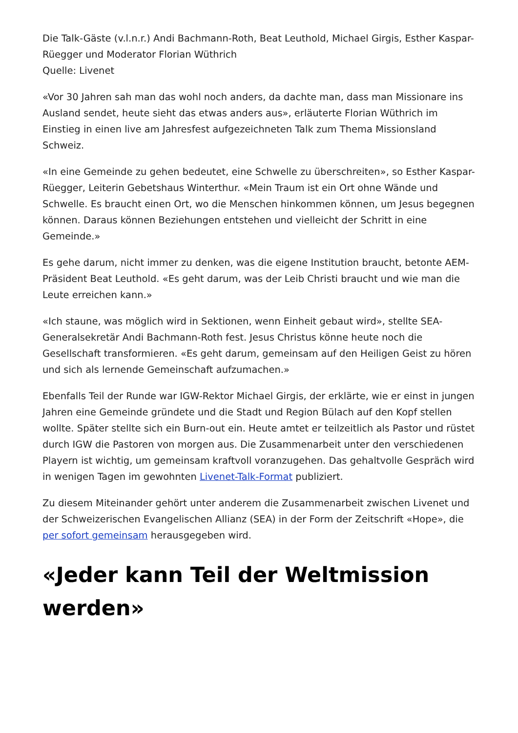Die Talk-Gäste (v.l.n.r.) Andi Bachmann-Roth, Beat Leuthold, Michael Girgis, Esther Kaspar-Rüegger und Moderator Florian Wüthrich
Quelle: Livenet
«Vor 30 Jahren sah man das wohl noch anders, da dachte man, dass man Missionare ins Ausland sendet, heute sieht das etwas anders aus», erläuterte Florian Wüthrich im Einstieg in einen live am Jahresfest aufgezeichneten Talk zum Thema Missionsland Schweiz.
«In eine Gemeinde zu gehen bedeutet, eine Schwelle zu überschreiten», so Esther Kaspar-Rüegger, Leiterin Gebetshaus Winterthur. «Mein Traum ist ein Ort ohne Wände und Schwelle. Es braucht einen Ort, wo die Menschen hinkommen können, um Jesus begegnen können. Daraus können Beziehungen entstehen und vielleicht der Schritt in eine Gemeinde.»
Es gehe darum, nicht immer zu denken, was die eigene Institution braucht, betonte AEM-Präsident Beat Leuthold. «Es geht darum, was der Leib Christi braucht und wie man die Leute erreichen kann.»
«Ich staune, was möglich wird in Sektionen, wenn Einheit gebaut wird», stellte SEA-Generalsekretär Andi Bachmann-Roth fest. Jesus Christus könne heute noch die Gesellschaft transformieren. «Es geht darum, gemeinsam auf den Heiligen Geist zu hören und sich als lernende Gemeinschaft aufzumachen.»
Ebenfalls Teil der Runde war IGW-Rektor Michael Girgis, der erklärte, wie er einst in jungen Jahren eine Gemeinde gründete und die Stadt und Region Bülach auf den Kopf stellen wollte. Später stellte sich ein Burn-out ein. Heute amtet er teilzeitlich als Pastor und rüstet durch IGW die Pastoren von morgen aus. Die Zusammenarbeit unter den verschiedenen Playern ist wichtig, um gemeinsam kraftvoll voranzugehen. Das gehaltvolle Gespräch wird in wenigen Tagen im gewohnten Livenet-Talk-Format publiziert.
Zu diesem Miteinander gehört unter anderem die Zusammenarbeit zwischen Livenet und der Schweizerischen Evangelischen Allianz (SEA) in der Form der Zeitschrift «Hope», die per sofort gemeinsam herausgegeben wird.
«Jeder kann Teil der Weltmission werden»